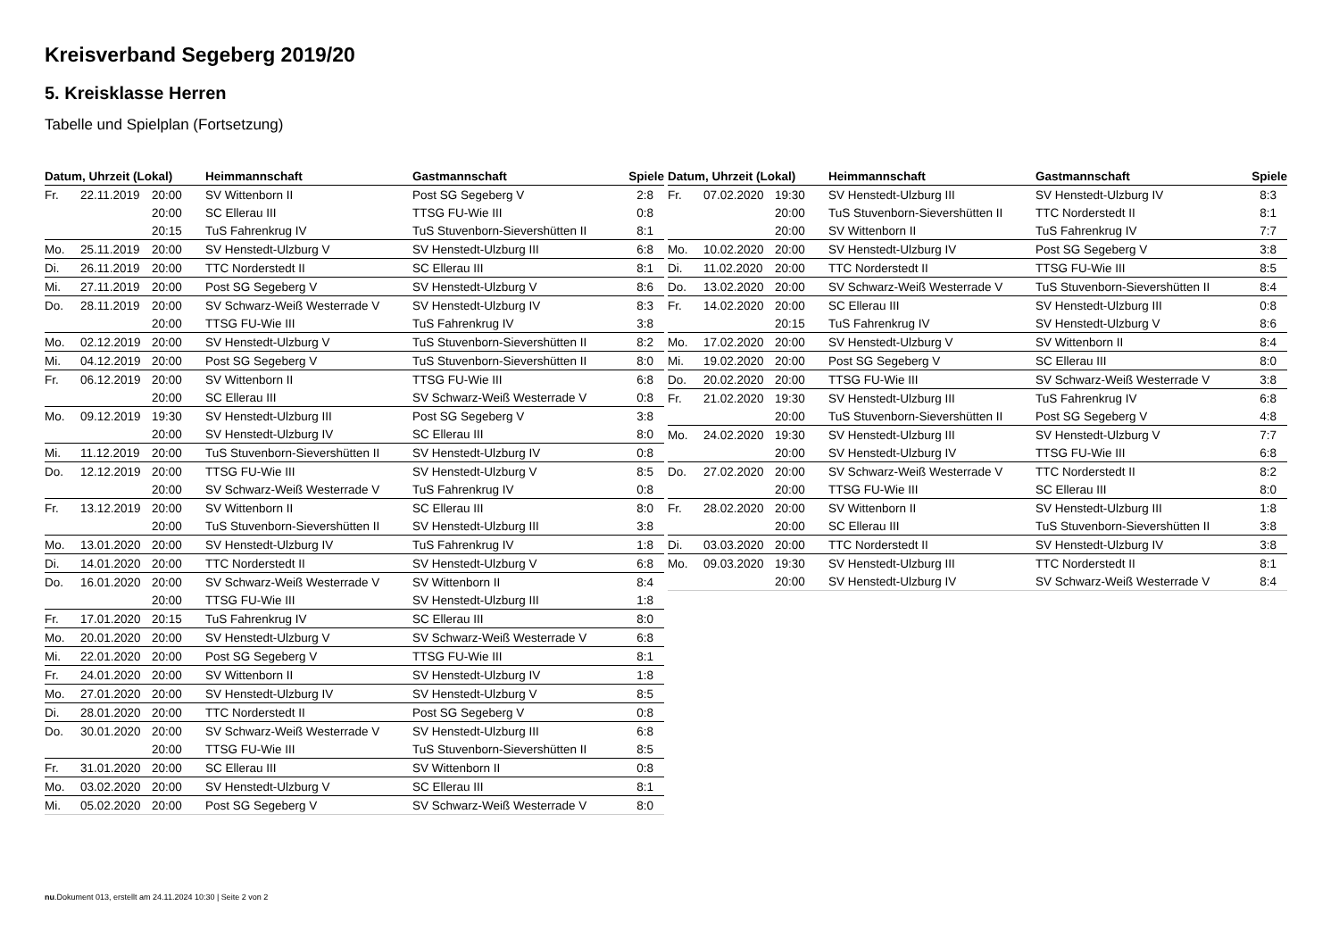Kreisverband Segeberg 2019/20
5. Kreisklasse Herren
Tabelle und Spielplan (Fortsetzung)
| Datum, Uhrzeit (Lokal) | | | Heimmannschaft | Gastmannschaft | Spiele |
| --- | --- | --- | --- | --- | --- |
| Fr. | 22.11.2019 | 20:00 | SV Wittenborn II | Post SG Segeberg V | 2:8 |
| | | 20:00 | SC Ellerau III | TTSG FU-Wie III | 0:8 |
| | | 20:15 | TuS Fahrenkrug IV | TuS Stuvenborn-Sievershütten II | 8:1 |
| Mo. | 25.11.2019 | 20:00 | SV Henstedt-Ulzburg V | SV Henstedt-Ulzburg III | 6:8 |
| Di. | 26.11.2019 | 20:00 | TTC Norderstedt II | SC Ellerau III | 8:1 |
| Mi. | 27.11.2019 | 20:00 | Post SG Segeberg V | SV Henstedt-Ulzburg V | 8:6 |
| Do. | 28.11.2019 | 20:00 | SV Schwarz-Weiß Westerrade V | SV Henstedt-Ulzburg IV | 8:3 |
| | | 20:00 | TTSG FU-Wie III | TuS Fahrenkrug IV | 3:8 |
| Mo. | 02.12.2019 | 20:00 | SV Henstedt-Ulzburg V | TuS Stuvenborn-Sievershütten II | 8:2 |
| Mi. | 04.12.2019 | 20:00 | Post SG Segeberg V | TuS Stuvenborn-Sievershütten II | 8:0 |
| Fr. | 06.12.2019 | 20:00 | SV Wittenborn II | TTSG FU-Wie III | 6:8 |
| | | 20:00 | SC Ellerau III | SV Schwarz-Weiß Westerrade V | 0:8 |
| Mo. | 09.12.2019 | 19:30 | SV Henstedt-Ulzburg III | Post SG Segeberg V | 3:8 |
| | | 20:00 | SV Henstedt-Ulzburg IV | SC Ellerau III | 8:0 |
| Mi. | 11.12.2019 | 20:00 | TuS Stuvenborn-Sievershütten II | SV Henstedt-Ulzburg IV | 0:8 |
| Do. | 12.12.2019 | 20:00 | TTSG FU-Wie III | SV Henstedt-Ulzburg V | 8:5 |
| | | 20:00 | SV Schwarz-Weiß Westerrade V | TuS Fahrenkrug IV | 0:8 |
| Fr. | 13.12.2019 | 20:00 | SV Wittenborn II | SC Ellerau III | 8:0 |
| | | 20:00 | TuS Stuvenborn-Sievershütten II | SV Henstedt-Ulzburg III | 3:8 |
| Mo. | 13.01.2020 | 20:00 | SV Henstedt-Ulzburg IV | TuS Fahrenkrug IV | 1:8 |
| Di. | 14.01.2020 | 20:00 | TTC Norderstedt II | SV Henstedt-Ulzburg V | 6:8 |
| Do. | 16.01.2020 | 20:00 | SV Schwarz-Weiß Westerrade V | SV Wittenborn II | 8:4 |
| | | 20:00 | TTSG FU-Wie III | SV Henstedt-Ulzburg III | 1:8 |
| Fr. | 17.01.2020 | 20:15 | TuS Fahrenkrug IV | SC Ellerau III | 8:0 |
| Mo. | 20.01.2020 | 20:00 | SV Henstedt-Ulzburg V | SV Schwarz-Weiß Westerrade V | 6:8 |
| Mi. | 22.01.2020 | 20:00 | Post SG Segeberg V | TTSG FU-Wie III | 8:1 |
| Fr. | 24.01.2020 | 20:00 | SV Wittenborn II | SV Henstedt-Ulzburg IV | 1:8 |
| Mo. | 27.01.2020 | 20:00 | SV Henstedt-Ulzburg IV | SV Henstedt-Ulzburg V | 8:5 |
| Di. | 28.01.2020 | 20:00 | TTC Norderstedt II | Post SG Segeberg V | 0:8 |
| Do. | 30.01.2020 | 20:00 | SV Schwarz-Weiß Westerrade V | SV Henstedt-Ulzburg III | 6:8 |
| | | 20:00 | TTSG FU-Wie III | TuS Stuvenborn-Sievershütten II | 8:5 |
| Fr. | 31.01.2020 | 20:00 | SC Ellerau III | SV Wittenborn II | 0:8 |
| Mo. | 03.02.2020 | 20:00 | SV Henstedt-Ulzburg V | SC Ellerau III | 8:1 |
| Mi. | 05.02.2020 | 20:00 | Post SG Segeberg V | SV Schwarz-Weiß Westerrade V | 8:0 |
| Datum, Uhrzeit (Lokal) | | | Heimmannschaft | Gastmannschaft | Spiele |
| --- | --- | --- | --- | --- | --- |
| Fr. | 07.02.2020 | 19:30 | SV Henstedt-Ulzburg III | SV Henstedt-Ulzburg IV | 8:3 |
| | | 20:00 | TuS Stuvenborn-Sievershütten II | TTC Norderstedt II | 8:1 |
| | | 20:00 | SV Wittenborn II | TuS Fahrenkrug IV | 7:7 |
| Mo. | 10.02.2020 | 20:00 | SV Henstedt-Ulzburg IV | Post SG Segeberg V | 3:8 |
| Di. | 11.02.2020 | 20:00 | TTC Norderstedt II | TTSG FU-Wie III | 8:5 |
| Do. | 13.02.2020 | 20:00 | SV Schwarz-Weiß Westerrade V | TuS Stuvenborn-Sievershütten II | 8:4 |
| Fr. | 14.02.2020 | 20:00 | SC Ellerau III | SV Henstedt-Ulzburg III | 0:8 |
| | | 20:15 | TuS Fahrenkrug IV | SV Henstedt-Ulzburg V | 8:6 |
| Mo. | 17.02.2020 | 20:00 | SV Henstedt-Ulzburg V | SV Wittenborn II | 8:4 |
| Mi. | 19.02.2020 | 20:00 | Post SG Segeberg V | SC Ellerau III | 8:0 |
| Do. | 20.02.2020 | 20:00 | TTSG FU-Wie III | SV Schwarz-Weiß Westerrade V | 3:8 |
| Fr. | 21.02.2020 | 19:30 | SV Henstedt-Ulzburg III | TuS Fahrenkrug IV | 6:8 |
| | | 20:00 | TuS Stuvenborn-Sievershütten II | Post SG Segeberg V | 4:8 |
| Mo. | 24.02.2020 | 19:30 | SV Henstedt-Ulzburg III | SV Henstedt-Ulzburg V | 7:7 |
| | | 20:00 | SV Henstedt-Ulzburg IV | TTSG FU-Wie III | 6:8 |
| Do. | 27.02.2020 | 20:00 | SV Schwarz-Weiß Westerrade V | TTC Norderstedt II | 8:2 |
| | | 20:00 | TTSG FU-Wie III | SC Ellerau III | 8:0 |
| Fr. | 28.02.2020 | 20:00 | SV Wittenborn II | SV Henstedt-Ulzburg III | 1:8 |
| | | 20:00 | SC Ellerau III | TuS Stuvenborn-Sievershütten II | 3:8 |
| Di. | 03.03.2020 | 20:00 | TTC Norderstedt II | SV Henstedt-Ulzburg IV | 3:8 |
| Mo. | 09.03.2020 | 19:30 | SV Henstedt-Ulzburg III | TTC Norderstedt II | 8:1 |
| | | 20:00 | SV Henstedt-Ulzburg IV | SV Schwarz-Weiß Westerrade V | 8:4 |
nu.Dokument 013, erstellt am 24.11.2024 10:30 | Seite 2 von 2